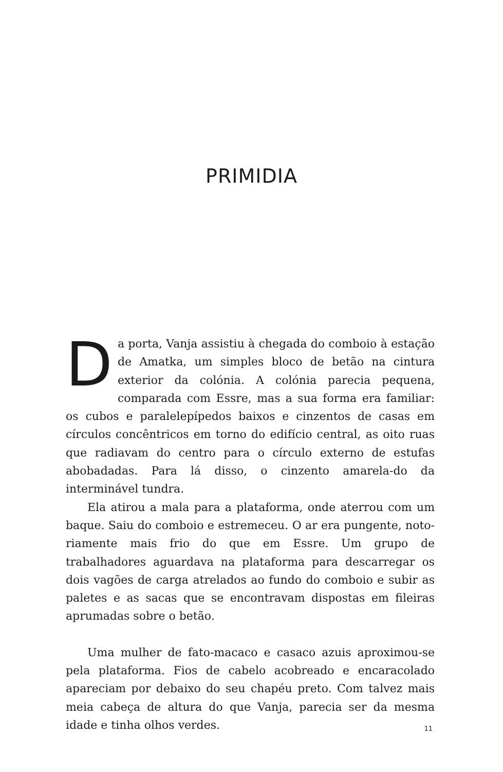PRIMIDIA
Da porta, Vanja assistiu à chegada do comboio à estação de Amatka, um simples bloco de betão na cintura exterior da colónia. A colónia parecia pequena, comparada com Essre, mas a sua forma era familiar: os cubos e paralelepípedos baixos e cinzentos de casas em círculos concêntricos em torno do edifício central, as oito ruas que radiavam do centro para o círculo externo de estufas abobadadas. Para lá disso, o cinzento amarela-do da interminável tundra.
Ela atirou a mala para a plataforma, onde aterrou com um baque. Saiu do comboio e estremeceu. O ar era pungente, noto-riamente mais frio do que em Essre. Um grupo de trabalhadores aguardava na plataforma para descarregar os dois vagões de carga atrelados ao fundo do comboio e subir as paletes e as sacas que se encontravam dispostas em fileiras aprumadas sobre o betão.
Uma mulher de fato-macaco e casaco azuis aproximou-se pela plataforma. Fios de cabelo acobreado e encaracolado apareciam por debaixo do seu chapéu preto. Com talvez mais meia cabeça de altura do que Vanja, parecia ser da mesma idade e tinha olhos verdes.
11